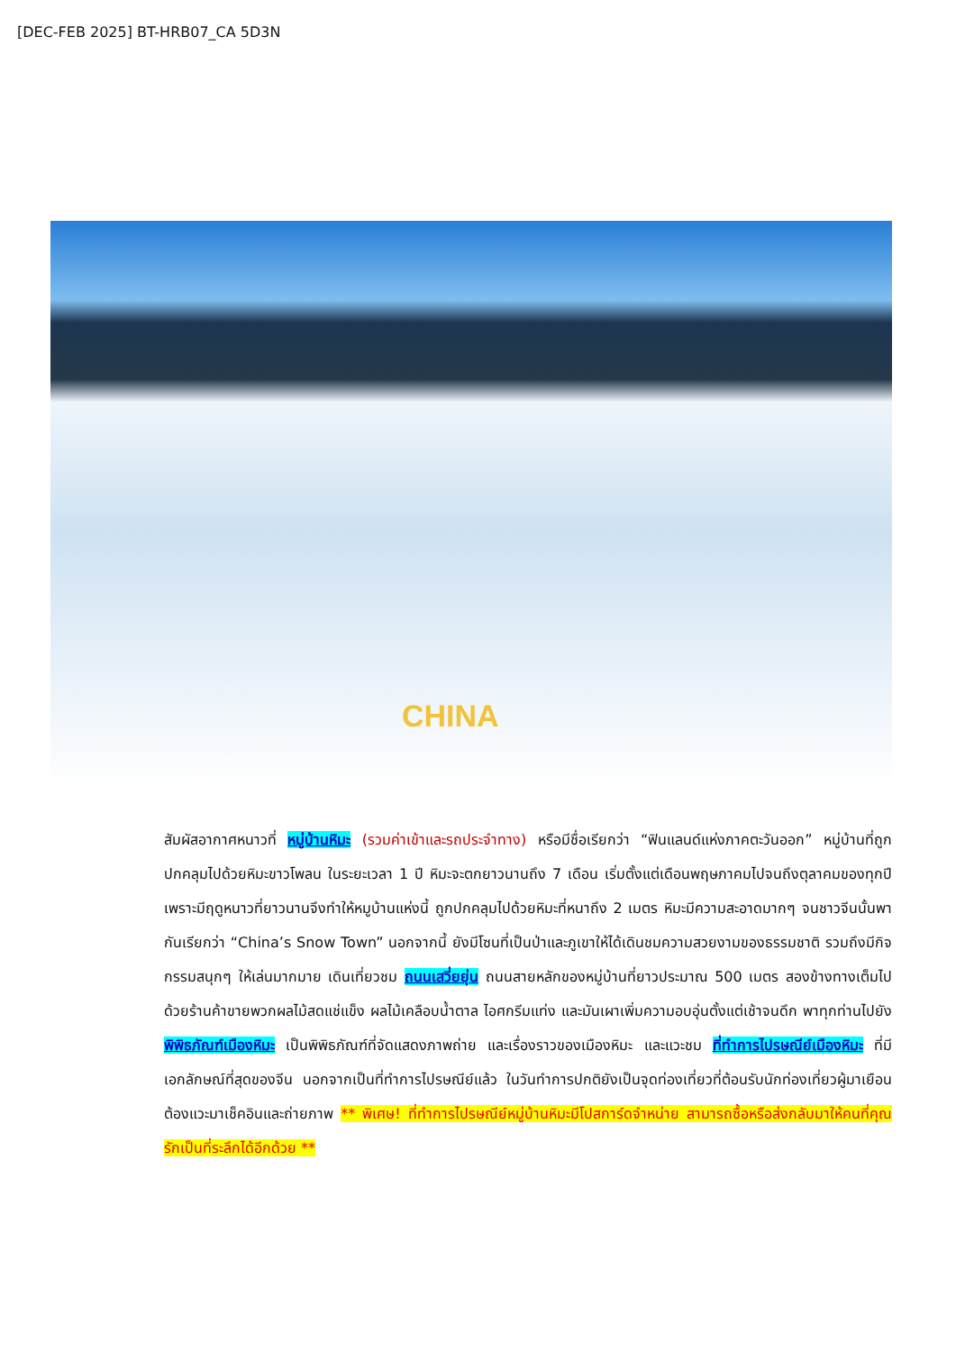[DEC-FEB 2025] BT-HRB07_CA 5D3N
CHINA
สัมผัสอากาศหนาวที่ หมู่บ้านหิมะ (รวมค่าเข้าและรถประจำทาง) หรือมีชื่อเรียกว่า “ฟินแลนด์แห่งภาคตะวันออก” หมู่บ้านที่ถูกปกคลุมไปด้วยหิมะขาวโพลน ในระยะเวลา 1 ปี หิมะจะตกยาวนานถึง 7 เดือน เริ่มตั้งแต่เดือนพฤษภาคมไปจนถึงตุลาคมของทุกปี เพราะมีฤดูหนาวที่ยาวนานจึงทำให้หมูบ้านแห่งนี้ ถูกปกคลุมไปด้วยหิมะที่หนาถึง 2 เมตร หิมะมีความสะอาดมากๆ จนชาวจีนนั้นพากันเรียกว่า “China’s Snow Town” นอกจากนี้ ยังมีโซนที่เป็นป่าและภูเขาให้ได้เดินชมความสวยงามของธรรมชาติ รวมถึงมีกิจกรรมสนุกๆ ให้เล่นมากมาย เดินเที่ยวชม ถนนเสวี่ยยุ่น ถนนสายหลักของหมู่บ้านที่ยาวประมาณ 500 เมตร สองข้างทางเต็มไปด้วยร้านค้าขายพวกผลไม้สดแช่แข็ง ผลไม้เคลือบน้ำตาล ไอศกรีมแท่ง และมันเผาเพิ่มความอบอุ่นตั้งแต่เช้าจนดึก พาทุกท่านไปยัง พิพิธภัณฑ์เมืองหิมะ เป็นพิพิธภัณฑ์ที่จัดแสดงภาพถ่าย และเรื่องราวของเมืองหิมะ และแวะชม ที่ทำการไปรษณีย์เมืองหิมะ ที่มีเอกลักษณ์ที่สุดของจีน นอกจากเป็นที่ทำการไปรษณีย์แล้ว ในวันทำการปกติยังเป็นจุดท่องเที่ยวที่ต้อนรับนักท่องเที่ยวผู้มาเยือนต้องแวะมาเช็คอินและถ่ายภาพ ** พิเศษ! ที่ทำการไปรษณีย์หมู่บ้านหิมะมีโปสการ์ดจำหน่าย สามารถซื้อหรือส่งกลับมาให้คนที่คุณรักเป็นที่ระลึกได้อีกด้วย **